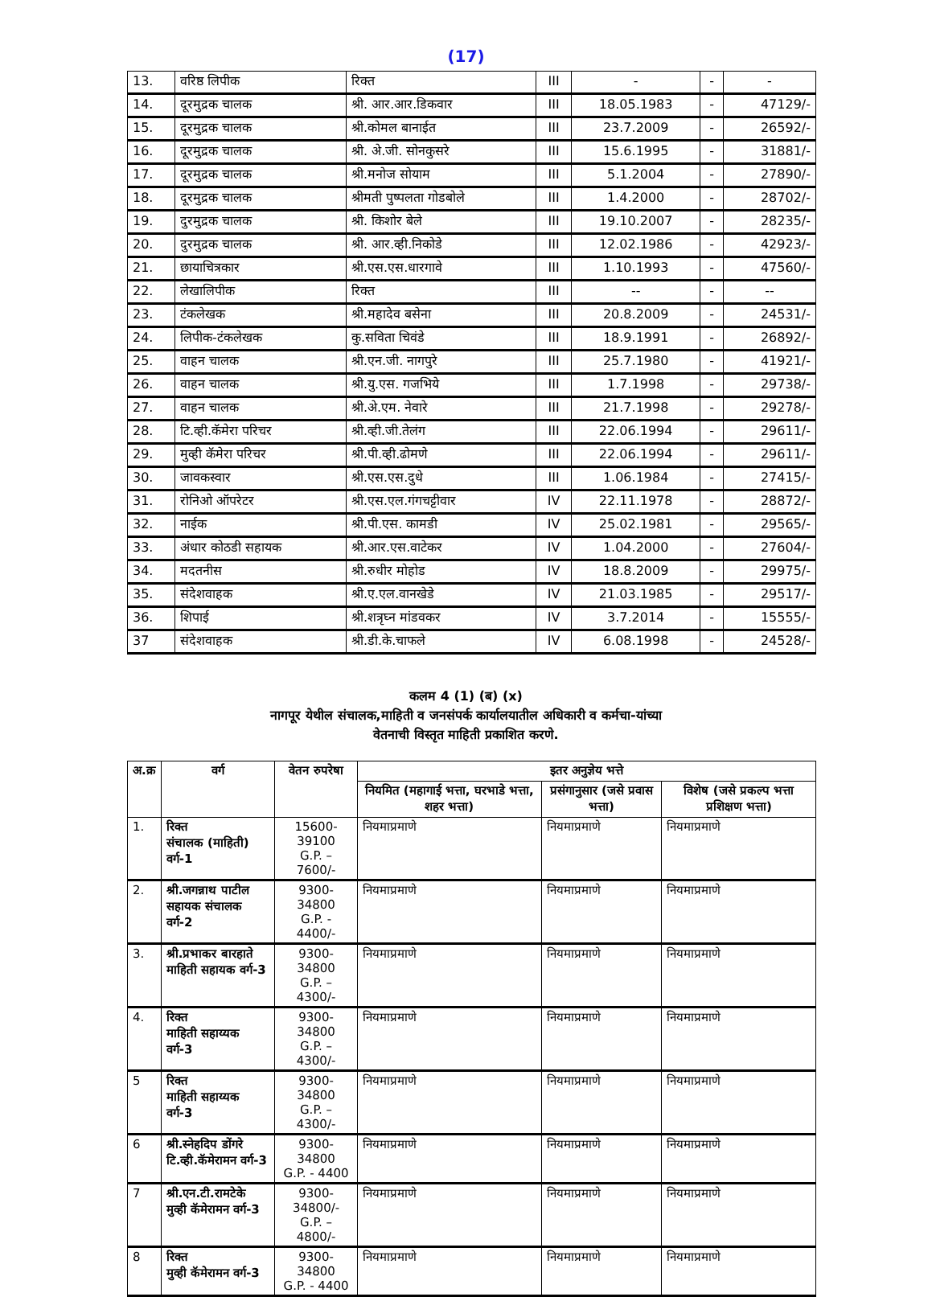(17)
| 13. | वरिष्ठ लिपीक | रिक्त | III | - | - | - |
| 14. | दूरमुद्रक चालक | श्री. आर.आर.डिकवार | III | 18.05.1983 | - | 47129/- |
| 15. | दूरमुद्रक चालक | श्री.कोमल बानाईत | III | 23.7.2009 | - | 26592/- |
| 16. | दूरमुद्रक चालक | श्री. अे.जी. सोनकुसरे | III | 15.6.1995 | - | 31881/- |
| 17. | दूरमुद्रक चालक | श्री.मनोज सोयाम | III | 5.1.2004 | - | 27890/- |
| 18. | दूरमुद्रक चालक | श्रीमती पुष्पलता गोडबोले | III | 1.4.2000 | - | 28702/- |
| 19. | दुरमुद्रक चालक | श्री. किशोर बेले | III | 19.10.2007 | - | 28235/- |
| 20. | दुरमुद्रक चालक | श्री. आर.व्ही.निकोडे | III | 12.02.1986 | - | 42923/- |
| 21. | छायाचित्रकार | श्री.एस.एस.धारगावे | III | 1.10.1993 | - | 47560/- |
| 22. | लेखालिपीक | रिक्त | III | -- | - | -- |
| 23. | टंकलेखक | श्री.महादेव बसेना | III | 20.8.2009 | - | 24531/- |
| 24. | लिपीक-टंकलेखक | कु.सविता चिवंडे | III | 18.9.1991 | - | 26892/- |
| 25. | वाहन चालक | श्री.एन.जी. नागपुरे | III | 25.7.1980 | - | 41921/- |
| 26. | वाहन चालक | श्री.यु.एस. गजभिये | III | 1.7.1998 | - | 29738/- |
| 27. | वाहन चालक | श्री.अे.एम. नेवारे | III | 21.7.1998 | - | 29278/- |
| 28. | टि.व्ही.कॅमेरा परिचर | श्री.व्ही.जी.तेलंग | III | 22.06.1994 | - | 29611/- |
| 29. | मुव्ही कॅमेरा परिचर | श्री.पी.व्ही.ढोमणे | III | 22.06.1994 | - | 29611/- |
| 30. | जावकस्वार | श्री.एस.एस.दुधे | III | 1.06.1984 | - | 27415/- |
| 31. | रोनिओ ऑपरेटर | श्री.एस.एल.गंगचट्टीवार | IV | 22.11.1978 | - | 28872/- |
| 32. | नाईक | श्री.पी.एस. कामडी | IV | 25.02.1981 | - | 29565/- |
| 33. | अंधार कोठडी सहायक | श्री.आर.एस.वाटेकर | IV | 1.04.2000 | - | 27604/- |
| 34. | मदतनीस | श्री.रुधीर मोहोड | IV | 18.8.2009 | - | 29975/- |
| 35. | संदेशवाहक | श्री.ए.एल.वानखेडे | IV | 21.03.1985 | - | 29517/- |
| 36. | शिपाई | श्री.शत्रृघ्न मांडवकर | IV | 3.7.2014 | - | 15555/- |
| 37 | संदेशवाहक | श्री.डी.के.चाफले | IV | 6.08.1998 | - | 24528/- |
कलम 4 (1) (ब) (x)
नागपूर येथील संचालक,माहिती व जनसंपर्क कार्यालयातील अधिकारी व कर्मचा-यांच्या
वेतनाची विस्तृत माहिती प्रकाशित करणे.
| अ.क्र | वर्ग | वेतन रुपरेषा | इतर अनुज्ञेय भत्ते | | |
| --- | --- | --- | --- | --- | --- |
| | | | नियमित (महागाई भत्ता, घरभाडे भत्ता, शहर भत्ता) | प्रसंगानुसार (जसे प्रवास भत्ता) | विशेष (जसे प्रकल्प भत्ता प्रशिक्षण भत्ता) |
| 1. | रिक्त संचालक (माहिती) वर्ग-1 | 15600-39100 G.P. – 7600/- | नियमाप्रमाणे | नियमाप्रमाणे | नियमाप्रमाणे |
| 2. | श्री.जगन्नाथ पाटील सहायक संचालक वर्ग-2 | 9300-34800 G.P. - 4400/- | नियमाप्रमाणे | नियमाप्रमाणे | नियमाप्रमाणे |
| 3. | श्री.प्रभाकर बारहाते माहिती सहायक वर्ग-3 | 9300-34800 G.P. – 4300/- | नियमाप्रमाणे | नियमाप्रमाणे | नियमाप्रमाणे |
| 4. | रिक्त माहिती सहाय्यक वर्ग-3 | 9300-34800 G.P. – 4300/- | नियमाप्रमाणे | नियमाप्रमाणे | नियमाप्रमाणे |
| 5 | रिक्त माहिती सहाय्यक वर्ग-3 | 9300-34800 G.P. – 4300/- | नियमाप्रमाणे | नियमाप्रमाणे | नियमाप्रमाणे |
| 6 | श्री.स्नेहदिप डोंगरे टि.व्ही.कॅमेरामन वर्ग-3 | 9300-34800 G.P. - 4400 | नियमाप्रमाणे | नियमाप्रमाणे | नियमाप्रमाणे |
| 7 | श्री.एन.टी.रामटेके मुव्ही कॅमेरामन वर्ग-3 | 9300-34800/- G.P. – 4800/- | नियमाप्रमाणे | नियमाप्रमाणे | नियमाप्रमाणे |
| 8 | रिक्त मुव्ही कॅमेरामन वर्ग-3 | 9300-34800 G.P. - 4400 | नियमाप्रमाणे | नियमाप्रमाणे | नियमाप्रमाणे |